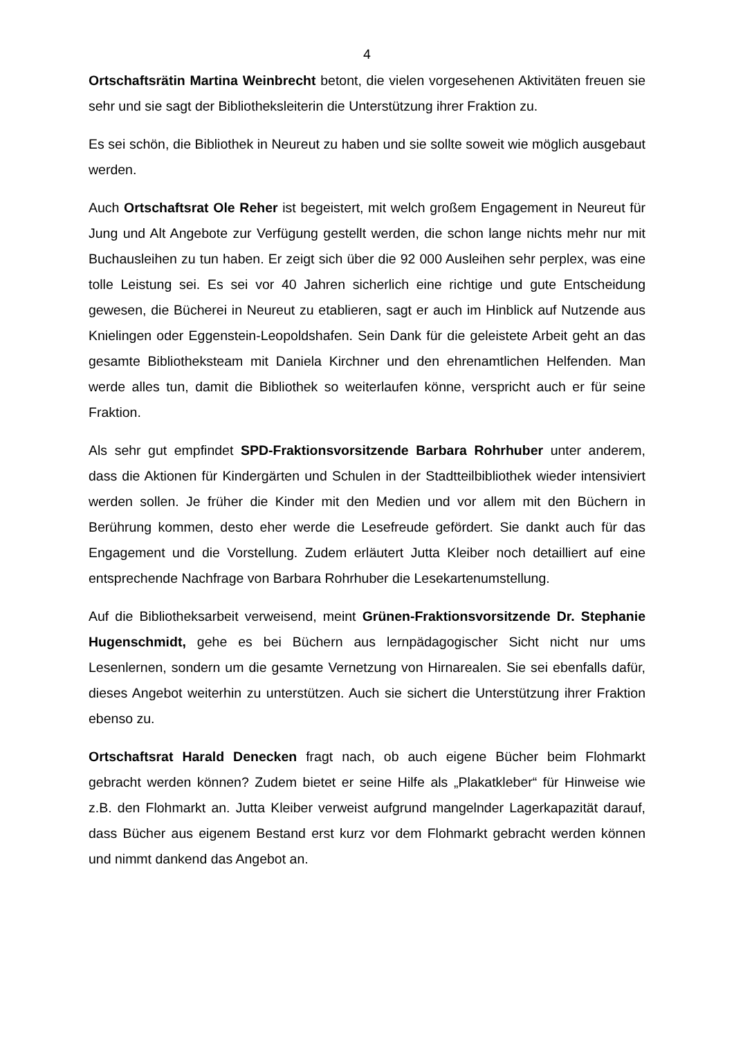4
Ortschaftsrätin Martina Weinbrecht betont, die vielen vorgesehenen Aktivitäten freuen sie sehr und sie sagt der Bibliotheksleiterin die Unterstützung ihrer Fraktion zu.
Es sei schön, die Bibliothek in Neureut zu haben und sie sollte soweit wie möglich ausgebaut werden.
Auch Ortschaftsrat Ole Reher ist begeistert, mit welch großem Engagement in Neureut für Jung und Alt Angebote zur Verfügung gestellt werden, die schon lange nichts mehr nur mit Buchausleihen zu tun haben. Er zeigt sich über die 92 000 Ausleihen sehr perplex, was eine tolle Leistung sei. Es sei vor 40 Jahren sicherlich eine richtige und gute Entscheidung gewesen, die Bücherei in Neureut zu etablieren, sagt er auch im Hinblick auf Nutzende aus Knielingen oder Eggenstein-Leopoldshafen. Sein Dank für die geleistete Arbeit geht an das gesamte Bibliotheksteam mit Daniela Kirchner und den ehrenamtlichen Helfenden. Man werde alles tun, damit die Bibliothek so weiterlaufen könne, verspricht auch er für seine Fraktion.
Als sehr gut empfindet SPD-Fraktionsvorsitzende Barbara Rohrhuber unter anderem, dass die Aktionen für Kindergärten und Schulen in der Stadtteilbibliothek wieder intensiviert werden sollen. Je früher die Kinder mit den Medien und vor allem mit den Büchern in Berührung kommen, desto eher werde die Lesefreude gefördert. Sie dankt auch für das Engagement und die Vorstellung. Zudem erläutert Jutta Kleiber noch detailliert auf eine entsprechende Nachfrage von Barbara Rohrhuber die Lesekartenumstellung.
Auf die Bibliotheksarbeit verweisend, meint Grünen-Fraktionsvorsitzende Dr. Stephanie Hugenschmidt, gehe es bei Büchern aus lernpädagogischer Sicht nicht nur ums Lesenlernen, sondern um die gesamte Vernetzung von Hirnarealen. Sie sei ebenfalls dafür, dieses Angebot weiterhin zu unterstützen. Auch sie sichert die Unterstützung ihrer Fraktion ebenso zu.
Ortschaftsrat Harald Denecken fragt nach, ob auch eigene Bücher beim Flohmarkt gebracht werden können? Zudem bietet er seine Hilfe als „Plakatkleber“ für Hinweise wie z.B. den Flohmarkt an. Jutta Kleiber verweist aufgrund mangelnder Lagerkapazität darauf, dass Bücher aus eigenem Bestand erst kurz vor dem Flohmarkt gebracht werden können und nimmt dankend das Angebot an.